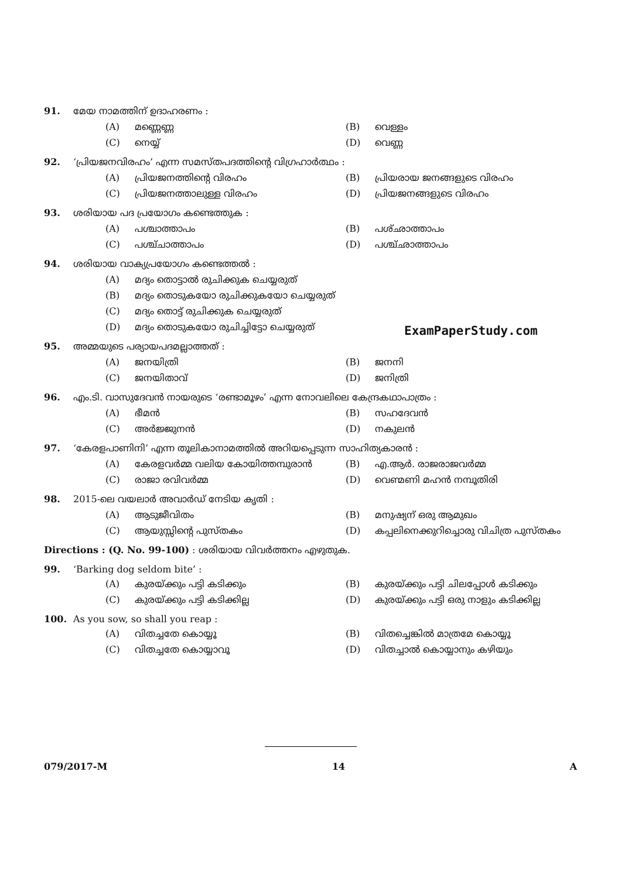91. മേയ നാമത്തിന് ഉദാഹരണം :
(A) മണ്ണെണ്ണ
(B) വെള്ളം
(C) നെയ്യ്
(D) വെണ്ണ
92. ‘പ്രിയജനവിരഹം’ എന്ന സമസ്തപദത്തിന്റെ വിഗ്രഹാർത്ഥം :
(A) പ്രിയജനത്തിന്റെ വിരഹം
(B) പ്രിയരായ ജനങ്ങളുടെ വിരഹം
(C) പ്രിയജനത്താലുള്ള വിരഹം
(D) പ്രിയജനങ്ങളുടെ വിരഹം
93. ശരിയായ പദ പ്രയോഗം കണ്ടെത്തുക :
(A) പശ്ചാത്താപം
(B) പശ്ഛാത്താപം
(C) പശ്ച്ചാത്താപം
(D) പശ്ച്ഛാത്താപം
94. ശരിയായ വാക്യപ്രയോഗം കണ്ടെത്തൽ :
(A) മദ്യം തൊട്ടാൽ രുചിക്കുക ചെയ്യരുത്
(B) മദ്യം തൊടുകയോ രുചിക്കുകയോ ചെയ്യരുത്
(C) മദ്യം തൊട്ട് രുചിക്കുക ചെയ്യരുത്
(D) മദ്യം തൊടുകയോ രുചിച്ചിട്ടോ ചെയ്യരുത്
95. അമ്മയുടെ പര്യായപദമല്ലാത്തത് :
(A) ജനയിത്രി
(B) ജനനി
(C) ജനയിതാവ്
(D) ജനിത്രി
96. എം.ടി. വാസുദേവൻ നായരുടെ ‘രണ്ടാമൂഴം’ എന്ന നോവലിലെ കേന്ദ്രകഥാപാത്രം :
(A) ഭീമൻ
(B) സഹദേവൻ
(C) അർജ്ജുനൻ
(D) നകുലൻ
97. ‘കേരളപാണിനി’ എന്ന തൂലികാനാമത്തിൽ അറിയപ്പെടുന്ന സാഹിത്യകാരൻ :
(A) കേരളവർമ്മ വലിയ കോയിത്തമ്പുരാൻ
(B) എ.ആർ. രാജരാജവർമ്മ
(C) രാജാ രവിവർമ്മ
(D) വെണ്മണി മഹൻ നമ്പൂതിരി
98. 2015-ലെ വയലാർ അവാർഡ് നേടിയ കൃതി :
(A) ആടുജീവിതം
(B) മനുഷ്യന് ഒരു ആമുഖം
(C) ആയുസ്സിന്റെ പുസ്തകം
(D) കപ്പലിനെക്കുറിച്ചൊരു വിചിത്ര പുസ്തകം
Directions : (Q. No. 99-100) : ശരിയായ വിവർത്തനം എഴുതുക.
99. ‘Barking dog seldom bite’ :
(A) കുരയ്ക്കും പട്ടി കടിക്കും
(B) കുരയ്ക്കും പട്ടി ചിലപ്പോൾ കടിക്കും
(C) കുരയ്ക്കും പട്ടി കടിക്കില്ല
(D) കുരയ്ക്കും പട്ടി ഒരു നാളും കടിക്കില്ല
100. As you sow, so shall you reap :
(A) വിതച്ചതേ കൊയ്യൂ
(B) വിതച്ചെങ്കിൽ മാത്രമേ കൊയ്യൂ
(C) വിതച്ചതേ കൊയ്യാവൂ
(D) വിതച്ചാൽ കൊയ്യാനും കഴിയും
ExamPaperStudy.com
079/2017-M 14 A